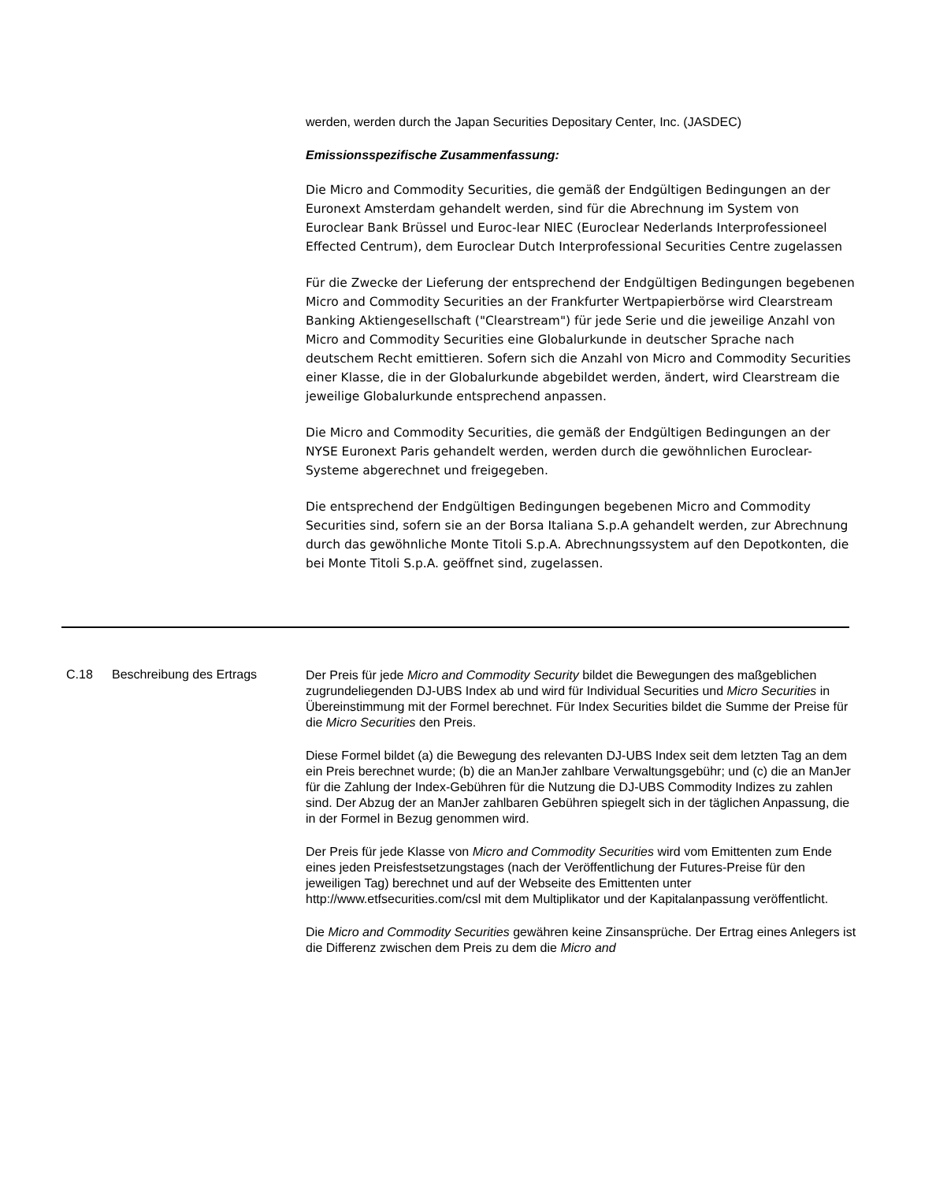werden, werden durch the Japan Securities Depositary Center, Inc. (JASDEC)
Emissionsspezifische Zusammenfassung:
Die Micro and Commodity Securities, die gemäß der Endgültigen Bedingungen an der Euronext Amsterdam gehandelt werden, sind für die Abrechnung im System von Euroclear Bank Brüssel und Euroc-lear NIEC (Euroclear Nederlands Interprofessioneel Effected Centrum), dem Euroclear Dutch Interprofessional Securities Centre zugelassen
Für die Zwecke der Lieferung der entsprechend der Endgültigen Bedingungen begebenen Micro and Commodity Securities an der Frankfurter Wertpapierbörse wird Clearstream Banking Aktiengesellschaft ("Clearstream") für jede Serie und die jeweilige Anzahl von Micro and Commodity Securities eine Globalurkunde in deutscher Sprache nach deutschem Recht emittieren. Sofern sich die Anzahl von Micro and Commodity Securities einer Klasse, die in der Globalurkunde abgebildet werden, ändert, wird Clearstream die jeweilige Globalurkunde entsprechend anpassen.
Die Micro and Commodity Securities, die gemäß der Endgültigen Bedingungen an der NYSE Euronext Paris gehandelt werden, werden durch die gewöhnlichen Euroclear-Systeme abgerechnet und freigegeben.
Die entsprechend der Endgültigen Bedingungen begebenen Micro and Commodity Securities sind, sofern sie an der Borsa Italiana S.p.A gehandelt werden, zur Abrechnung durch das gewöhnliche Monte Titoli S.p.A. Abrechnungssystem auf den Depotkonten, die bei Monte Titoli S.p.A. geöffnet sind, zugelassen.
C.18 Beschreibung des Ertrags
Der Preis für jede Micro and Commodity Security bildet die Bewegungen des maßgeblichen zugrundeliegenden DJ-UBS Index ab und wird für Individual Securities und Micro Securities in Übereinstimmung mit der Formel berechnet. Für Index Securities bildet die Summe der Preise für die Micro Securities den Preis.
Diese Formel bildet (a) die Bewegung des relevanten DJ-UBS Index seit dem letzten Tag an dem ein Preis berechnet wurde; (b) die an ManJer zahlbare Verwaltungsgebühr; und (c) die an ManJer für die Zahlung der Index-Gebühren für die Nutzung die DJ-UBS Commodity Indizes zu zahlen sind. Der Abzug der an ManJer zahlbaren Gebühren spiegelt sich in der täglichen Anpassung, die in der Formel in Bezug genommen wird.
Der Preis für jede Klasse von Micro and Commodity Securities wird vom Emittenten zum Ende eines jeden Preisfestsetzungstages (nach der Veröffentlichung der Futures-Preise für den jeweiligen Tag) berechnet und auf der Webseite des Emittenten unter http://www.etfsecurities.com/csl mit dem Multiplikator und der Kapitalanpassung veröffentlicht.
Die Micro and Commodity Securities gewähren keine Zinsansprüche. Der Ertrag eines Anlegers ist die Differenz zwischen dem Preis zu dem die Micro and